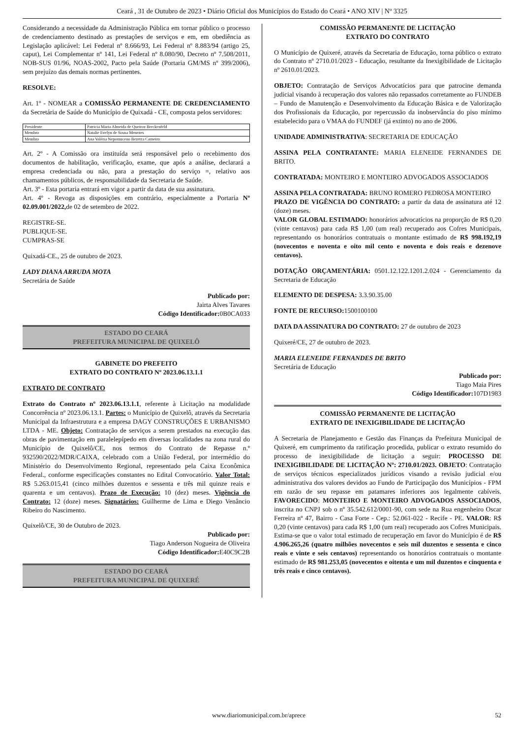Ceará , 31 de Outubro de 2023 • Diário Oficial dos Municípios do Estado do Ceará • ANO XIV | Nº 3325
Considerando a necessidade da Administração Pública em tornar público o processo de credenciamento destinado as prestações de serviços e em, em obediência as Legislação aplicável: Lei Federal nº 8.666/93, Lei Federal nº 8.883/94 (artigo 25, caput), Lei Complementar nº 141, Lei Federal nº 8.080/90, Decreto nº 7.508/2011, NOB-SUS 01/96, NOAS-2002, Pacto pela Saúde (Portaria GM/MS nº 399/2006), sem prejuízo das demais normas pertinentes.
RESOLVE:
Art. 1º - NOMEAR a COMISSÃO PERMANENTE DE CREDENCIAMENTO da Secretária de Saúde do Município de Quixadá - CE, composta pelos servidores:
| Presidente | Patricia Maria Almeida de Queiroz Breckenfeld |
| Membro | Natalie Evelyn de Sousa Menezes |
| Membro | Ana Valéria Nepomuceno Bezerra Carneiro |
Art. 2º - A Comissão ora instituída será responsável pelo o recebimento dos documentos de habilitação, verificação, exame, que após a análise, declarará a empresa credenciada ou não, para a prestação do serviço =, relativo aos chamamentos públicos, de responsabilidade da Secretaria de Saúde.
Art. 3º - Esta portaria entrará em vigor a partir da data de sua assinatura.
Art. 4º - Revoga as disposições em contrário, especialmente a Portaria Nº 02.09.001/2022, de 02 de setembro de 2022.
REGISTRE-SE.
PUBLIQUE-SE.
CUMPRAS-SE
Quixadá-CE., 25 de outubro de 2023.
LADY DIANA ARRUDA MOTA
Secretária de Saúde
Publicado por:
Jairta Alves Tavares
Código Identificador: 0B0CA033
ESTADO DO CEARÁ
PREFEITURA MUNICIPAL DE QUIXELÔ
GABINETE DO PREFEITO
EXTRATO DO CONTRATO Nº 2023.06.13.1.1
EXTRATO DE CONTRATO
Extrato do Contrato nº 2023.06.13.1.1, referente à Licitação na modalidade Concorrência nº 2023.06.13.1. Partes: o Município de Quixelô, através da Secretaria Municipal da Infraestrutura e a empresa DAGY CONSTRUÇÕES E URBANISMO LTDA - ME. Objeto: Contratação de serviços a serem prestados na execução das obras de pavimentação em paralelepípedo em diversas localidades na zona rural do Município de Quixelô/CE, nos termos do Contrato de Repasse n.º 932590/2022/MDR/CAIXA, celebrado com a União Federal, por intermédio do Ministério do Desenvolvimento Regional, representado pela Caixa Econômica Federal., conforme especificações constantes no Edital Convocatório. Valor Total: R$ 5.263.015,41 (cinco milhões duzentos e sessenta e três mil quinze reais e quarenta e um centavos). Prazo de Execução: 10 (dez) meses. Vigência do Contrato: 12 (doze) meses. Signatários: Guilherme de Lima e Diego Venâncio Ribeiro do Nascimento.
Quixelô/CE, 30 de Outubro de 2023.
Publicado por:
Tiago Anderson Nogueira de Oliveira
Código Identificador: E40C9C2B
ESTADO DO CEARÁ
PREFEITURA MUNICIPAL DE QUIXERÉ
COMISSÃO PERMANENTE DE LICITAÇÃO
EXTRATO DO CONTRATO
O Município de Quixeré, através da Secretaria de Educação, torna público o extrato do Contrato nº 2710.01/2023 - Educação, resultante da Inexigibilidade de Licitação nº 2610.01/2023.
OBJETO: Contratação de Serviços Advocatícios para que patrocine demanda judicial visando à recuperação dos valores não repassados corretamente ao FUNDEB – Fundo de Manutenção e Desenvolvimento da Educação Básica e de Valorização dos Profissionais da Educação, por repercussão da inobservância do piso mínimo estabelecido para o VMAA do FUNDEF (já extinto) no ano de 2006.
UNIDADE ADMINISTRATIVA: SECRETARIA DE EDUCAÇÃO
ASSINA PELA CONTRATANTE: MARIA ELENEIDE FERNANDES DE BRITO.
CONTRATADA: MONTEIRO E MONTEIRO ADVOGADOS ASSOCIADOS
ASSINA PELA CONTRATADA: BRUNO ROMERO PEDROSA MONTEIRO
PRAZO DE VIGÊNCIA DO CONTRATO: a partir da data de assinatura até 12 (doze) meses.
VALOR GLOBAL ESTIMADO: honorários advocatícios na proporção de R$ 0,20 (vinte centavos) para cada R$ 1,00 (um real) recuperado aos Cofres Municipais, representando os honorários contratuais o montante estimado de R$ 998.192,19 (novecentos e noventa e oito mil cento e noventa e dois reais e dezenove centavos).
DOTAÇÃO ORÇAMENTÁRIA: 0501.12.122.1201.2.024 - Gerenciamento da Secretaria de Educação
ELEMENTO DE DESPESA: 3.3.90.35.00
FONTE DE RECURSO: 1500100100
DATA DA ASSINATURA DO CONTRATO: 27 de outubro de 2023
Quixeré/CE, 27 de outubro de 2023.
MARIA ELENEIDE FERNANDES DE BRITO
Secretária de Educação
Publicado por:
Tiago Maia Pires
Código Identificador: 107D1983
COMISSÃO PERMANENTE DE LICITAÇÃO
EXTRATO DE INEXIGIBILIDADE DE LICITAÇÃO
A Secretaria de Planejamento e Gestão das Finanças da Prefeitura Municipal de Quixeré, em cumprimento da ratificação procedida, publicar o extrato resumido do processo de inexigibilidade de licitação a seguir: PROCESSO DE INEXIGIBILIDADE DE LICITAÇÃO Nº: 2710.01/2023. OBJETO: Contratação de serviços técnicos especializados jurídicos visando a revisão judicial e/ou administrativa dos valores devidos ao Fundo de Participação dos Municípios - FPM em razão de seu repasse em patamares inferiores aos legalmente cabíveis. FAVORECIDO: MONTEIRO E MONTEIRO ADVOGADOS ASSOCIADOS, inscrita no CNPJ sob o nº 35.542.612/0001-90, com sede na Rua engenheiro Oscar Ferreira nº 47, Bairro - Casa Forte - Cep.: 52.061-022 - Recife - PE. VALOR: R$ 0,20 (vinte centavos) para cada R$ 1,00 (um real) recuperado aos Cofres Municipais. Estima-se que o valor total estimado de recuperação em favor do Município é de R$ 4.906.265,26 (quatro milhões novecentos e seis mil duzentos e sessenta e cinco reais e vinte e seis centavos) representando os honorários contratuais o montante estimado de R$ 981.253,05 (novecentos e oitenta e um mil duzentos e cinquenta e três reais e cinco centavos).
www.diariomunicipal.com.br/aprece 52